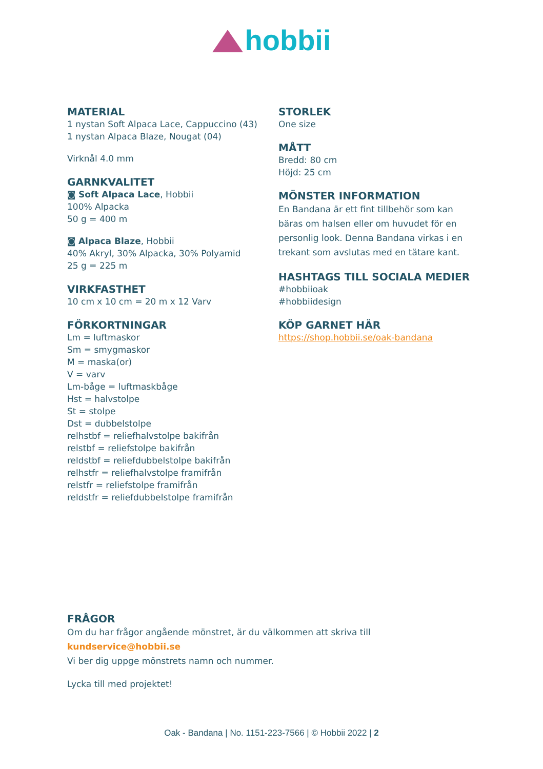hobbii
MATERIAL
1 nystan Soft Alpaca Lace, Cappuccino (43)
1 nystan Alpaca Blaze, Nougat (04)
Virknål 4.0 mm
GARNKVALITET
◙ Soft Alpaca Lace, Hobbii
100% Alpacka
50 g = 400 m
◙ Alpaca Blaze, Hobbii
40% Akryl, 30% Alpacka, 30% Polyamid
25 g = 225 m
VIRKFASTHET
10 cm x 10 cm = 20 m x 12 Varv
FÖRKORTNINGAR
Lm = luftmaskor
Sm = smygmaskor
M = maska(or)
V = varv
Lm-båge = luftmaskbåge
Hst = halvstolpe
St = stolpe
Dst = dubbelstolpe
relhstbf = reliefhalvstolpe bakifrån
relstbf = reliefstolpe bakifrån
reldstbf = reliefdubbelstolpe bakifrån
relhstfr = reliefhalvstolpe framifrån
relstfr = reliefstolpe framifrån
reldstfr = reliefdubbelstolpe framifrån
STORLEK
One size
MÅTT
Bredd: 80 cm
Höjd: 25 cm
MÖNSTER INFORMATION
En Bandana är ett fint tillbehör som kan bäras om halsen eller om huvudet för en personlig look. Denna Bandana virkas i en trekant som avslutas med en tätare kant.
HASHTAGS TILL SOCIALA MEDIER
#hobbiioak
#hobbiidesign
KÖP GARNET HÄR
https://shop.hobbii.se/oak-bandana
FRÅGOR
Om du har frågor angående mönstret, är du välkommen att skriva till
kundservice@hobbii.se
Vi ber dig uppge mönstrets namn och nummer.
Lycka till med projektet!
Oak - Bandana | No. 1151-223-7566 | © Hobbii 2022 | 2